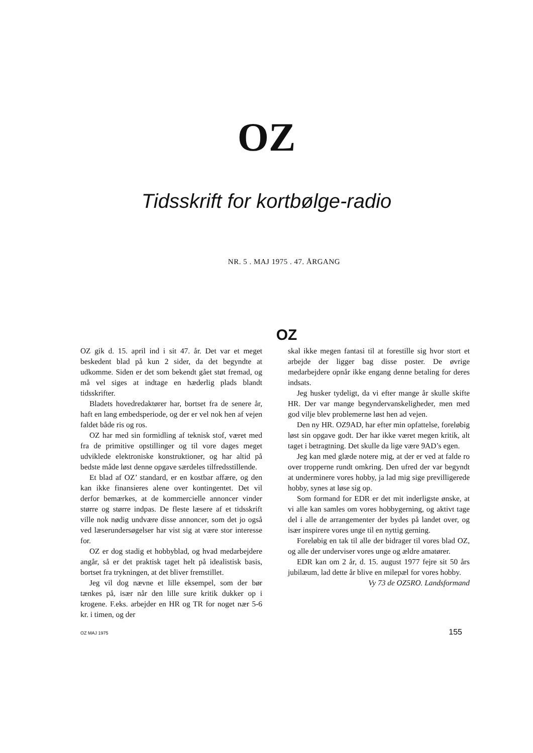OZ
Tidsskrift for kortbølge-radio
NR. 5 . MAJ 1975 . 47. ÅRGANG
OZ
OZ gik d. 15. april ind i sit 47. år. Det var et meget beskedent blad på kun 2 sider, da det begyndte at udkomme. Siden er det som bekendt gået støt fremad, og må vel siges at indtage en hæderlig plads blandt tidsskrifter.
Bladets hovedredaktører har, bortset fra de senere år, haft en lang embedsperiode, og der er vel nok hen af vejen faldet både ris og ros.
OZ har med sin formidling af teknisk stof, været med fra de primitive opstillinger og til vore dages meget udviklede elektroniske konstruktioner, og har altid på bedste måde løst denne opgave særdeles tilfredsstillende.
Et blad af OZ’ standard, er en kostbar affære, og den kan ikke finansieres alene over kontingentet. Det vil derfor bemærkes, at de kommercielle annoncer vinder større og større indpas. De fleste læsere af et tidsskrift ville nok nødig undvære disse annoncer, som det jo også ved læserundersøgelser har vist sig at være stor interesse for.
OZ er dog stadig et hobbyblad, og hvad medarbejdere angår, så er det praktisk taget helt på idealistisk basis, bortset fra trykningen, at det bliver fremstillet.
Jeg vil dog nævne et lille eksempel, som der bør tænkes på, især når den lille sure kritik dukker op i krogene. F.eks. arbejder en HR og TR for noget nær 5-6 kr. i timen, og der
skal ikke megen fantasi til at forestille sig hvor stort et arbejde der ligger bag disse poster. De øvrige medarbejdere opnår ikke engang denne betaling for deres indsats.
Jeg husker tydeligt, da vi efter mange år skulle skifte HR. Der var mange begyndervanskeligheder, men med god vilje blev problemerne løst hen ad vejen.
Den ny HR. OZ9AD, har efter min opfattelse, foreløbig løst sin opgave godt. Der har ikke været megen kritik, alt taget i betragtning. Det skulle da lige være 9AD’s egen.
Jeg kan med glæde notere mig, at der er ved at falde ro over tropperne rundt omkring. Den ufred der var begyndt at underminere vores hobby, ja lad mig sige previlligerede hobby, synes at løse sig op.
Som formand for EDR er det mit inderligste ønske, at vi alle kan samles om vores hobbygerning, og aktivt tage del i alle de arrangementer der bydes på landet over, og især inspirere vores unge til en nyttig gerning.
Foreløbig en tak til alle der bidrager til vores blad OZ, og alle der underviser vores unge og ældre amatører.
EDR kan om 2 år, d. 15. august 1977 fejre sit 50 års jubilæum, lad dette år blive en milepæl for vores hobby.
Vy 73 de OZ5RO. Landsformand
OZ MAJ 1975 155